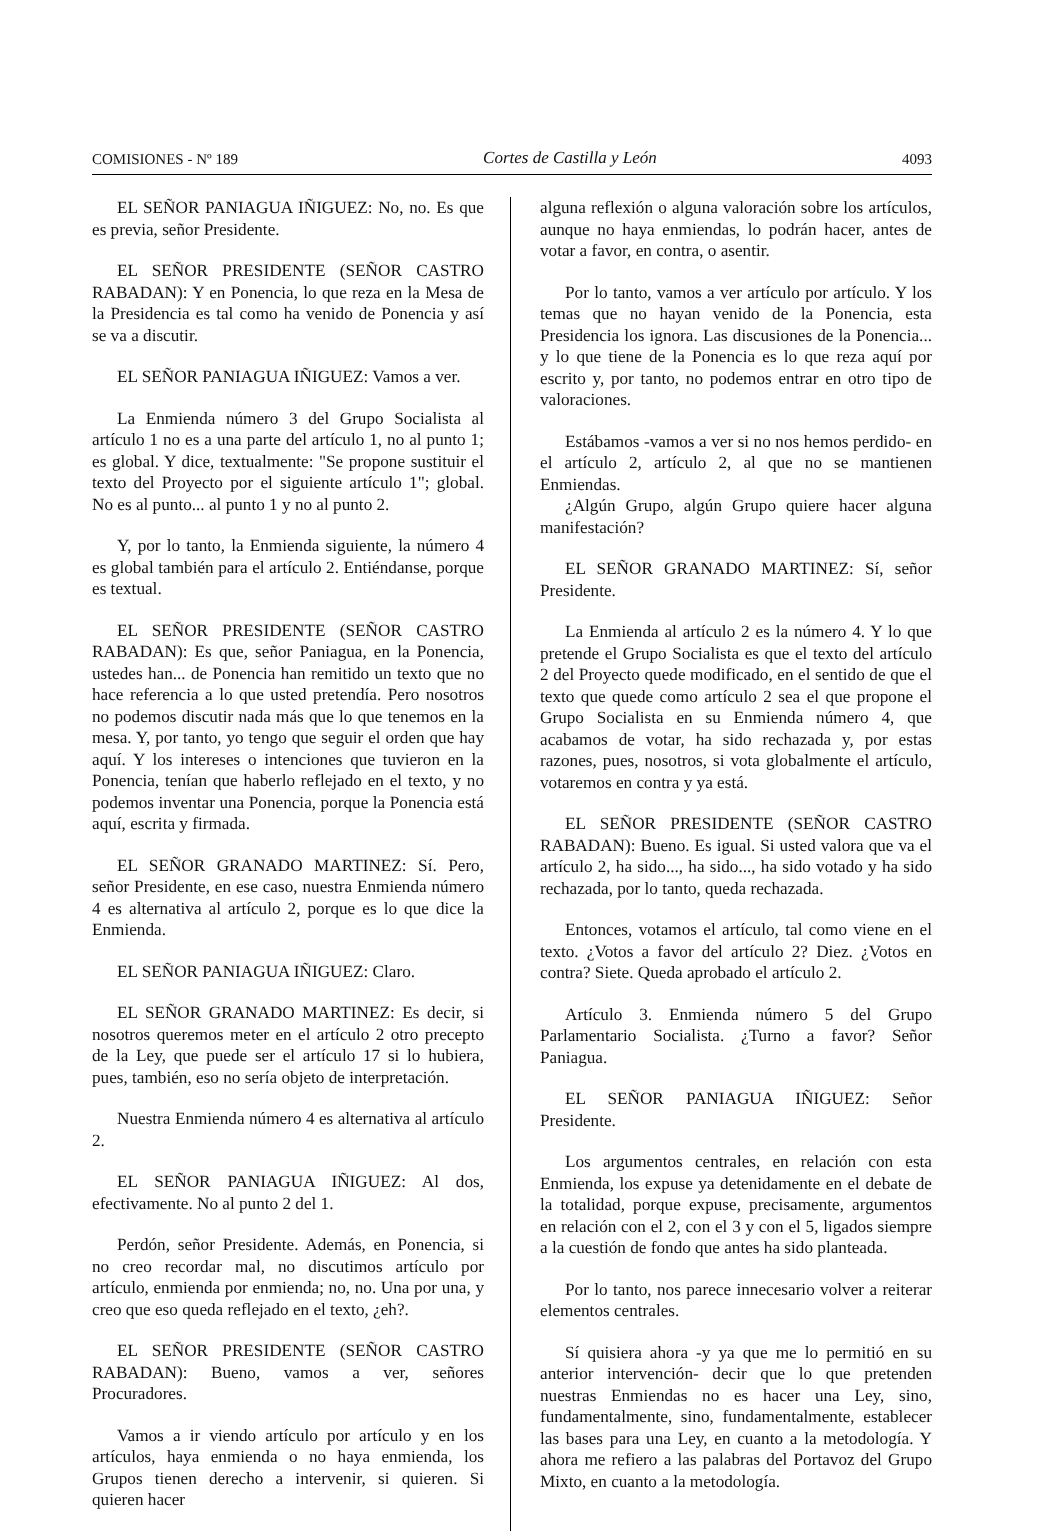COMISIONES - Nº 189 Cortes de Castilla y León 4093
EL SEÑOR PANIAGUA IÑIGUEZ: No, no. Es que es previa, señor Presidente.
EL SEÑOR PRESIDENTE (SEÑOR CASTRO RABADAN): Y en Ponencia, lo que reza en la Mesa de la Presidencia es tal como ha venido de Ponencia y así se va a discutir.
EL SEÑOR PANIAGUA IÑIGUEZ: Vamos a ver.
La Enmienda número 3 del Grupo Socialista al artículo 1 no es a una parte del artículo 1, no al punto 1; es global. Y dice, textualmente: "Se propone sustituir el texto del Proyecto por el siguiente artículo 1"; global. No es al punto... al punto 1 y no al punto 2.
Y, por lo tanto, la Enmienda siguiente, la número 4 es global también para el artículo 2. Entiéndanse, porque es textual.
EL SEÑOR PRESIDENTE (SEÑOR CASTRO RABADAN): Es que, señor Paniagua, en la Ponencia, ustedes han... de Ponencia han remitido un texto que no hace referencia a lo que usted pretendía. Pero nosotros no podemos discutir nada más que lo que tenemos en la mesa. Y, por tanto, yo tengo que seguir el orden que hay aquí. Y los intereses o intenciones que tuvieron en la Ponencia, tenían que haberlo reflejado en el texto, y no podemos inventar una Ponencia, porque la Ponencia está aquí, escrita y firmada.
EL SEÑOR GRANADO MARTINEZ: Sí. Pero, señor Presidente, en ese caso, nuestra Enmienda número 4 es alternativa al artículo 2, porque es lo que dice la Enmienda.
EL SEÑOR PANIAGUA IÑIGUEZ: Claro.
EL SEÑOR GRANADO MARTINEZ: Es decir, si nosotros queremos meter en el artículo 2 otro precepto de la Ley, que puede ser el artículo 17 si lo hubiera, pues, también, eso no sería objeto de interpretación.
Nuestra Enmienda número 4 es alternativa al artículo 2.
EL SEÑOR PANIAGUA IÑIGUEZ: Al dos, efectivamente. No al punto 2 del 1.
Perdón, señor Presidente. Además, en Ponencia, si no creo recordar mal, no discutimos artículo por artículo, enmienda por enmienda; no, no. Una por una, y creo que eso queda reflejado en el texto, ¿eh?.
EL SEÑOR PRESIDENTE (SEÑOR CASTRO RABADAN): Bueno, vamos a ver, señores Procuradores.
Vamos a ir viendo artículo por artículo y en los artículos, haya enmienda o no haya enmienda, los Grupos tienen derecho a intervenir, si quieren. Si quieren hacer
alguna reflexión o alguna valoración sobre los artículos, aunque no haya enmiendas, lo podrán hacer, antes de votar a favor, en contra, o asentir.
Por lo tanto, vamos a ver artículo por artículo. Y los temas que no hayan venido de la Ponencia, esta Presidencia los ignora. Las discusiones de la Ponencia... y lo que tiene de la Ponencia es lo que reza aquí por escrito y, por tanto, no podemos entrar en otro tipo de valoraciones.
Estábamos -vamos a ver si no nos hemos perdido- en el artículo 2, artículo 2, al que no se mantienen Enmiendas.
¿Algún Grupo, algún Grupo quiere hacer alguna manifestación?
EL SEÑOR GRANADO MARTINEZ: Sí, señor Presidente.
La Enmienda al artículo 2 es la número 4. Y lo que pretende el Grupo Socialista es que el texto del artículo 2 del Proyecto quede modificado, en el sentido de que el texto que quede como artículo 2 sea el que propone el Grupo Socialista en su Enmienda número 4, que acabamos de votar, ha sido rechazada y, por estas razones, pues, nosotros, si vota globalmente el artículo, votaremos en contra y ya está.
EL SEÑOR PRESIDENTE (SEÑOR CASTRO RABADAN): Bueno. Es igual. Si usted valora que va el artículo 2, ha sido..., ha sido..., ha sido votado y ha sido rechazada, por lo tanto, queda rechazada.
Entonces, votamos el artículo, tal como viene en el texto. ¿Votos a favor del artículo 2? Diez. ¿Votos en contra? Siete. Queda aprobado el artículo 2.
Artículo 3. Enmienda número 5 del Grupo Parlamentario Socialista. ¿Turno a favor? Señor Paniagua.
EL SEÑOR PANIAGUA IÑIGUEZ: Señor Presidente.
Los argumentos centrales, en relación con esta Enmienda, los expuse ya detenidamente en el debate de la totalidad, porque expuse, precisamente, argumentos en relación con el 2, con el 3 y con el 5, ligados siempre a la cuestión de fondo que antes ha sido planteada.
Por lo tanto, nos parece innecesario volver a reiterar elementos centrales.
Sí quisiera ahora -y ya que me lo permitió en su anterior intervención- decir que lo que pretenden nuestras Enmiendas no es hacer una Ley, sino, fundamentalmente, sino, fundamentalmente, establecer las bases para una Ley, en cuanto a la metodología. Y ahora me refiero a las palabras del Portavoz del Grupo Mixto, en cuanto a la metodología.